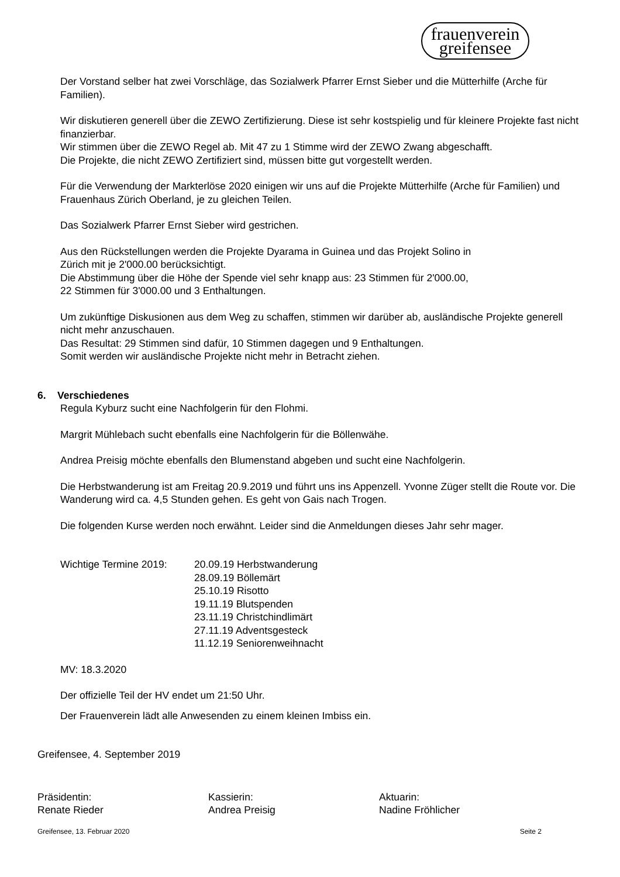frauenverein
greifensee
Der Vorstand selber hat zwei Vorschläge, das Sozialwerk Pfarrer Ernst Sieber und die Mütterhilfe (Arche für Familien).
Wir diskutieren generell über die ZEWO Zertifizierung. Diese ist sehr kostspielig und für kleinere Projekte fast nicht finanzierbar.
Wir stimmen über die ZEWO Regel ab. Mit 47 zu 1 Stimme wird der ZEWO Zwang abgeschafft.
Die Projekte, die nicht ZEWO Zertifiziert sind, müssen bitte gut vorgestellt werden.
Für die Verwendung der Markterlöse 2020 einigen wir uns auf die Projekte Mütterhilfe (Arche für Familien) und Frauenhaus Zürich Oberland, je zu gleichen Teilen.
Das Sozialwerk Pfarrer Ernst Sieber wird gestrichen.
Aus den Rückstellungen werden die Projekte Dyarama in Guinea und das Projekt Solino in
Zürich mit je 2'000.00 berücksichtigt.
Die Abstimmung über die Höhe der Spende viel sehr knapp aus: 23 Stimmen für 2'000.00,
22 Stimmen für 3'000.00 und 3 Enthaltungen.
Um zukünftige Diskusionen aus dem Weg zu schaffen, stimmen wir darüber ab, ausländische Projekte generell nicht mehr anzuschauen.
Das Resultat: 29 Stimmen sind dafür, 10 Stimmen dagegen und 9 Enthaltungen.
Somit werden wir ausländische Projekte nicht mehr in Betracht ziehen.
6. Verschiedenes
Regula Kyburz sucht eine Nachfolgerin für den Flohmi.
Margrit Mühlebach sucht ebenfalls eine Nachfolgerin für die Böllenwähe.
Andrea Preisig möchte ebenfalls den Blumenstand abgeben und sucht eine Nachfolgerin.
Die Herbstwanderung ist am Freitag 20.9.2019 und führt uns ins Appenzell. Yvonne Züger stellt die Route vor. Die Wanderung wird ca. 4,5 Stunden gehen. Es geht von Gais nach Trogen.
Die folgenden Kurse werden noch erwähnt. Leider sind die Anmeldungen dieses Jahr sehr mager.
Wichtige Termine 2019:
20.09.19 Herbstwanderung
28.09.19 Böllemärt
25.10.19 Risotto
19.11.19 Blutspenden
23.11.19 Christchindlimärt
27.11.19 Adventsgesteck
11.12.19 Seniorenweihnacht
MV: 18.3.2020
Der offizielle Teil der HV endet um 21:50 Uhr.
Der Frauenverein lädt alle Anwesenden zu einem kleinen Imbiss ein.
Greifensee, 4. September 2019
Präsidentin:
Renate Rieder
Kassierin:
Andrea Preisig
Aktuarin:
Nadine Fröhlicher
Greifensee, 13. Februar 2020 Seite 2